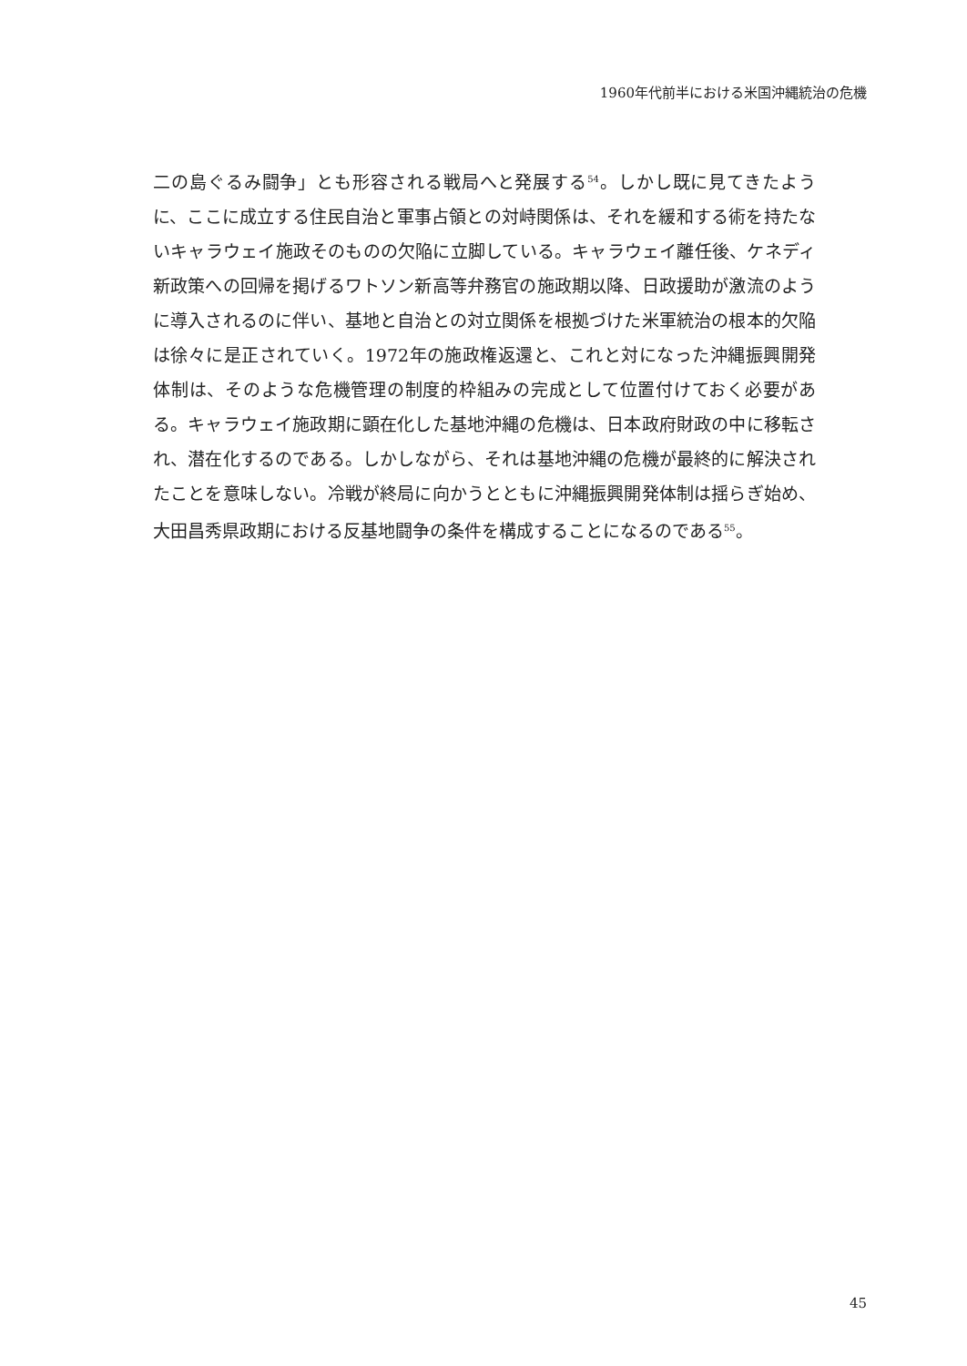1960年代前半における米国沖縄統治の危機
二の島ぐるみ闘争」とも形容される戦局へと発展する<sup>54</sup>。しかし既に見てきたように、ここに成立する住民自治と軍事占領との対峙関係は、それを緩和する術を持たないキャラウェイ施政そのものの欠陥に立脚している。キャラウェイ離任後、ケネディ新政策への回帰を掲げるワトソン新高等弁務官の施政期以降、日政援助が激流のように導入されるのに伴い、基地と自治との対立関係を根拠づけた米軍統治の根本的欠陥は徐々に是正されていく。1972年の施政権返還と、これと対になった沖縄振興開発体制は、そのような危機管理の制度的枠組みの完成として位置付けておく必要がある。キャラウェイ施政期に顕在化した基地沖縄の危機は、日本政府財政の中に移転され、潜在化するのである。しかしながら、それは基地沖縄の危機が最終的に解決されたことを意味しない。冷戦が終局に向かうとともに沖縄振興開発体制は揺らぎ始め、大田昌秀県政期における反基地闘争の条件を構成することになるのである<sup>55</sup>。
45